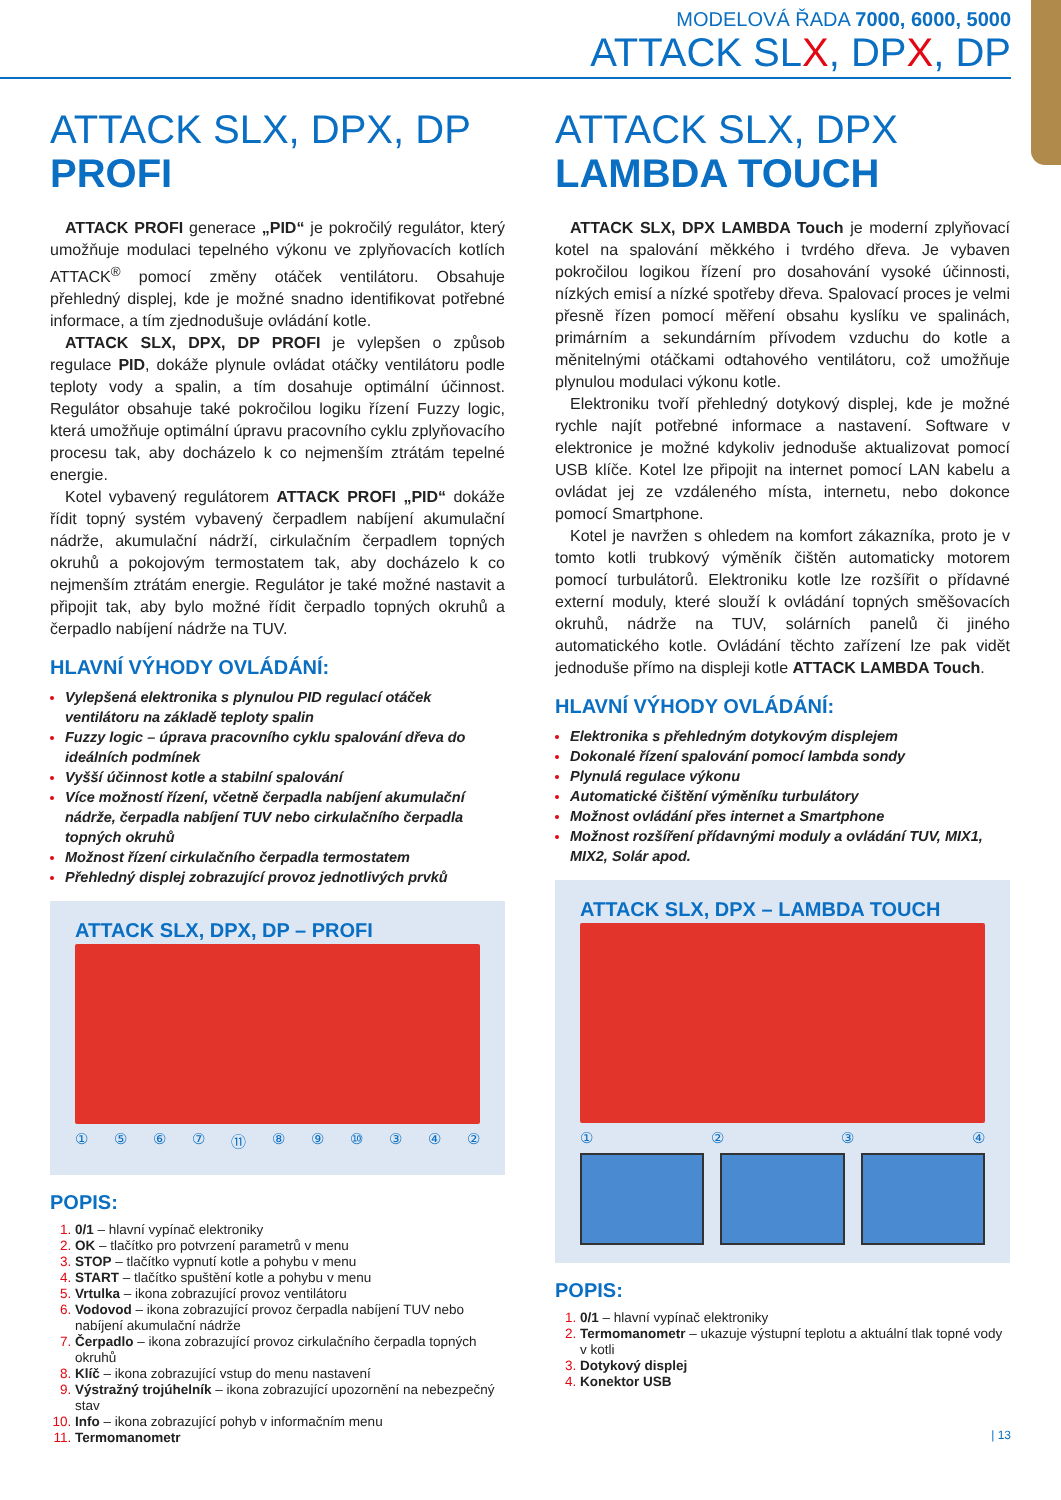MODELOVÁ ŘADA 7000, 6000, 5000
ATTACK SLX, DPX, DP
ATTACK SLX, DPX, DP PROFI
ATTACK PROFI generace „PID“ je pokročilý regulátor, který umožňuje modulaci tepelného výkonu ve zplyňovacích kotlích ATTACK<sup>®</sup> pomocí změny otáček ventilátoru. Obsahuje přehledný displej, kde je možné snadno identifikovat potřebné informace, a tím zjednodušuje ovládání kotle.
ATTACK SLX, DPX, DP PROFI je vylepšen o způsob regulace PID, dokáže plynule ovládat otáčky ventilátoru podle teploty vody a spalin, a tím dosahuje optimální účinnost. Regulátor obsahuje také pokročilou logiku řízení Fuzzy logic, která umožňuje optimální úpravu pracovního cyklu zplyňovacího procesu tak, aby docházelo k co nejmenším ztrátám tepelné energie.
Kotel vybavený regulátorem ATTACK PROFI „PID“ dokáže řídit topný systém vybavený čerpadlem nabíjení akumulační nádrže, akumulační nádrží, cirkulačním čerpadlem topných okruhů a pokojovým termostatem tak, aby docházelo k co nejmenším ztrátám energie. Regulátor je také možné nastavit a připojit tak, aby bylo možné řídit čerpadlo topných okruhů a čerpadlo nabíjení nádrže na TUV.
HLAVNÍ VÝHODY OVLÁDÁNÍ:
Vylepšená elektronika s plynulou PID regulací otáček ventilátoru na základě teploty spalin
Fuzzy logic – úprava pracovního cyklu spalování dřeva do ideálních podmínek
Vyšší účinnost kotle a stabilní spalování
Více možností řízení, včetně čerpadla nabíjení akumulační nádrže, čerpadla nabíjení TUV nebo cirkulačního čerpadla topných okruhů
Možnost řízení cirkulačního čerpadla termostatem
Přehledný displej zobrazující provoz jednotlivých prvků
ATTACK SLX, DPX, DP – PROFI
① ⑤ ⑥ ⑦ ⑪ ⑧ ⑨ ⑩ ③ ④ ②
POPIS:
0/1 – hlavní vypínač elektroniky
OK – tlačítko pro potvrzení parametrů v menu
STOP – tlačítko vypnutí kotle a pohybu v menu
START – tlačítko spuštění kotle a pohybu v menu
Vrtulka – ikona zobrazující provoz ventilátoru
Vodovod – ikona zobrazující provoz čerpadla nabíjení TUV nebo nabíjení akumulační nádrže
Čerpadlo – ikona zobrazující provoz cirkulačního čerpadla topných okruhů
Klíč – ikona zobrazující vstup do menu nastavení
Výstražný trojúhelník – ikona zobrazující upozornění na nebezpečný stav
Info – ikona zobrazující pohyb v informačním menu
Termomanometr
ATTACK SLX, DPX
LAMBDA TOUCH
ATTACK SLX, DPX LAMBDA Touch je moderní zplyňovací kotel na spalování měkkého i tvrdého dřeva. Je vybaven pokročilou logikou řízení pro dosahování vysoké účinnosti, nízkých emisí a nízké spotřeby dřeva. Spalovací proces je velmi přesně řízen pomocí měření obsahu kyslíku ve spalinách, primárním a sekundárním přívodem vzduchu do kotle a měnitelnými otáčkami odtahového ventilátoru, což umožňuje plynulou modulaci výkonu kotle.
Elektroniku tvoří přehledný dotykový displej, kde je možné rychle najít potřebné informace a nastavení. Software v elektronice je možné kdykoliv jednoduše aktualizovat pomocí USB klíče. Kotel lze připojit na internet pomocí LAN kabelu a ovládat jej ze vzdáleného místa, internetu, nebo dokonce pomocí Smartphone.
Kotel je navržen s ohledem na komfort zákazníka, proto je v tomto kotli trubkový výměník čištěn automaticky motorem pomocí turbulátorů. Elektroniku kotle lze rozšířit o přídavné externí moduly, které slouží k ovládání topných směšovacích okruhů, nádrže na TUV, solárních panelů či jiného automatického kotle. Ovládání těchto zařízení lze pak vidět jednoduše přímo na displeji kotle ATTACK LAMBDA Touch.
HLAVNÍ VÝHODY OVLÁDÁNÍ:
Elektronika s přehledným dotykovým displejem
Dokonalé řízení spalování pomocí lambda sondy
Plynulá regulace výkonu
Automatické čištění výměníku turbulátory
Možnost ovládání přes internet a Smartphone
Možnost rozšíření přídavnými moduly a ovládání TUV, MIX1, MIX2, Solár apod.
ATTACK SLX, DPX – LAMBDA TOUCH
① ② ③ ④
POPIS:
0/1 – hlavní vypínač elektroniky
Termomanometr – ukazuje výstupní teplotu a aktuální tlak topné vody v kotli
Dotykový displej
Konektor USB
| 13